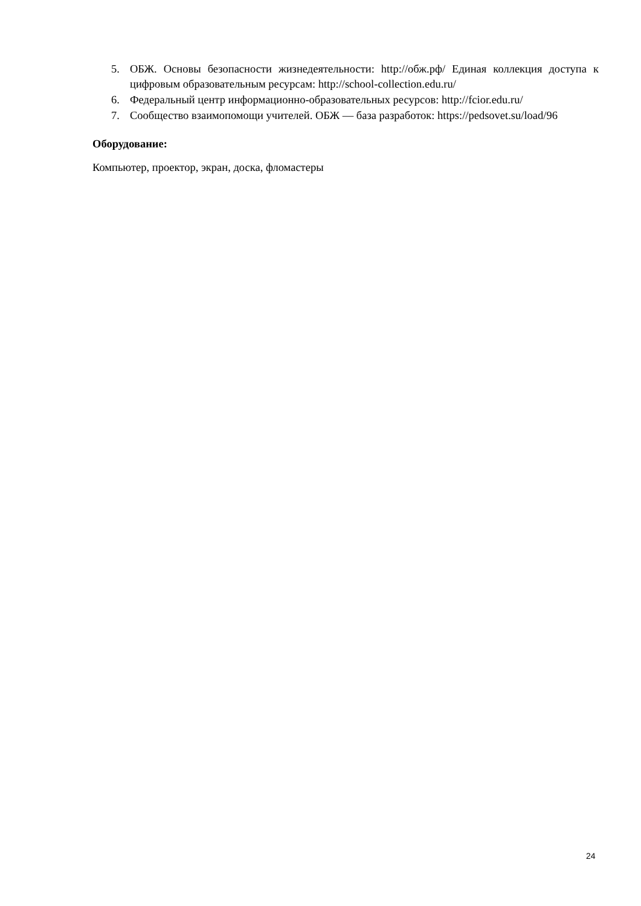5. ОБЖ. Основы безопасности жизнедеятельности: http://обж.рф/ Единая коллекция доступа к цифровым образовательным ресурсам: http://school-collection.edu.ru/
6. Федеральный центр информационно-образовательных ресурсов: http://fcior.edu.ru/
7. Сообщество взаимопомощи учителей. ОБЖ — база разработок: https://pedsovet.su/load/96
Оборудование:
Компьютер, проектор, экран, доска, фломастеры
24